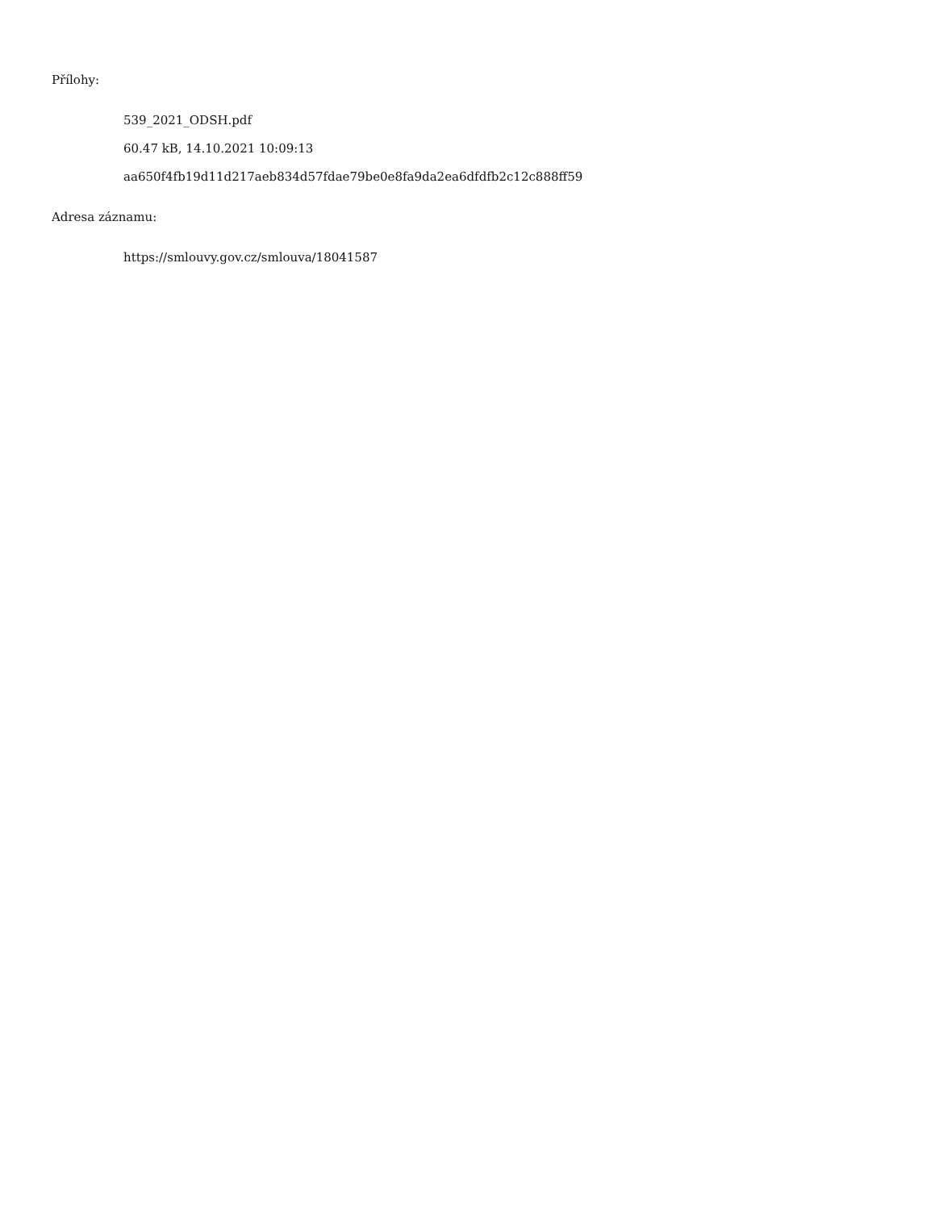Přílohy:
539_2021_ODSH.pdf
60.47 kB, 14.10.2021 10:09:13
aa650f4fb19d11d217aeb834d57fdae79be0e8fa9da2ea6dfdfb2c12c888ff59
Adresa záznamu:
https://smlouvy.gov.cz/smlouva/18041587